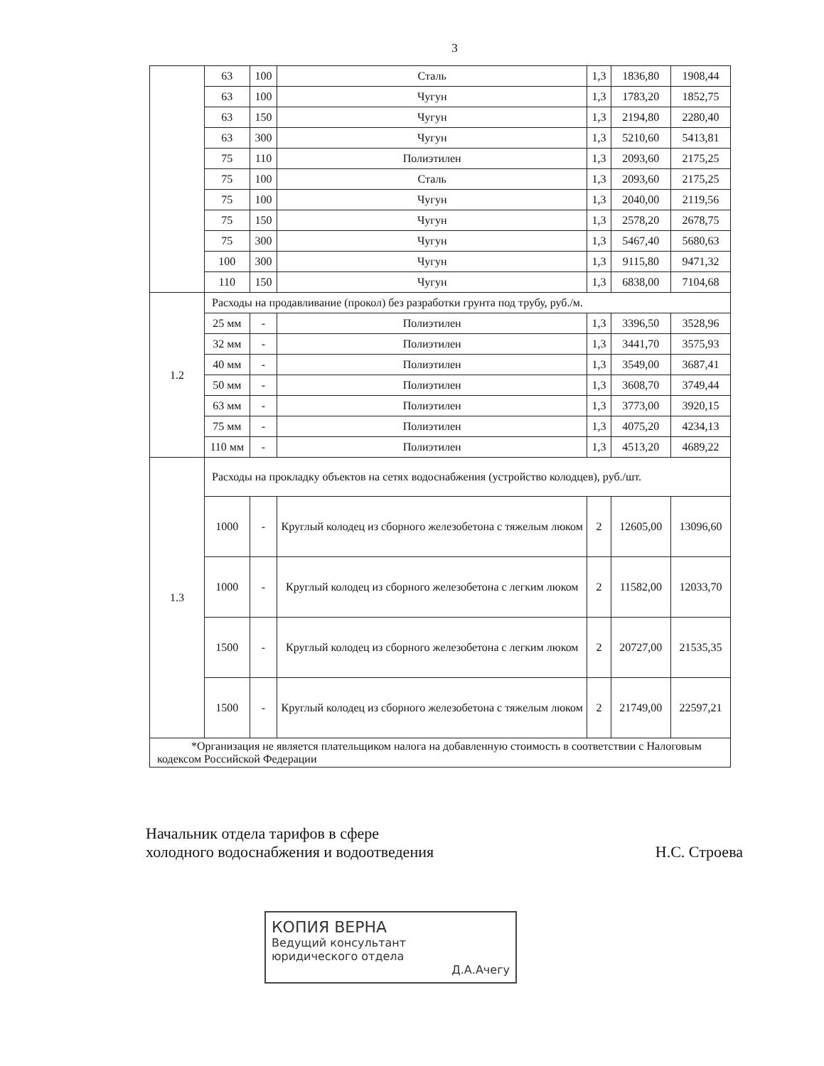3
| | 63 | 100 | Сталь | 1,3 | 1836,80 | 1908,44 |
| | 63 | 100 | Чугун | 1,3 | 1783,20 | 1852,75 |
| | 63 | 150 | Чугун | 1,3 | 2194,80 | 2280,40 |
| | 63 | 300 | Чугун | 1,3 | 5210,60 | 5413,81 |
| | 75 | 110 | Полиэтилен | 1,3 | 2093,60 | 2175,25 |
| | 75 | 100 | Сталь | 1,3 | 2093,60 | 2175,25 |
| | 75 | 100 | Чугун | 1,3 | 2040,00 | 2119,56 |
| | 75 | 150 | Чугун | 1,3 | 2578,20 | 2678,75 |
| | 75 | 300 | Чугун | 1,3 | 5467,40 | 5680,63 |
| | 100 | 300 | Чугун | 1,3 | 9115,80 | 9471,32 |
| | 110 | 150 | Чугун | 1,3 | 6838,00 | 7104,68 |
| 1.2 | Расходы на продавливание (прокол) без разработки грунта под трубу, руб./м. | | | | | |
| | 25 мм | - | Полиэтилен | 1,3 | 3396,50 | 3528,96 |
| | 32 мм | - | Полиэтилен | 1,3 | 3441,70 | 3575,93 |
| | 40 мм | - | Полиэтилен | 1,3 | 3549,00 | 3687,41 |
| | 50 мм | - | Полиэтилен | 1,3 | 3608,70 | 3749,44 |
| | 63 мм | - | Полиэтилен | 1,3 | 3773,00 | 3920,15 |
| | 75 мм | - | Полиэтилен | 1,3 | 4075,20 | 4234,13 |
| | 110 мм | - | Полиэтилен | 1,3 | 4513,20 | 4689,22 |
| 1.3 | Расходы на прокладку объектов на сетях водоснабжения (устройство колодцев), руб./шт. | | | | | |
| | 1000 | - | Круглый колодец из сборного железобетона с тяжелым люком | 2 | 12605,00 | 13096,60 |
| | 1000 | - | Круглый колодец из сборного железобетона с легким люком | 2 | 11582,00 | 12033,70 |
| | 1500 | - | Круглый колодец из сборного железобетона с легким люком | 2 | 20727,00 | 21535,35 |
| | 1500 | - | Круглый колодец из сборного железобетона с тяжелым люком | 2 | 21749,00 | 22597,21 |
| *Организация не является плательщиком налога на добавленную стоимость в соответствии с Налоговым кодексом Российской Федерации | | | | | | |
Начальник отдела тарифов в сфере
холодного водоснабжения и водоотведения
Н.С. Строева
КОПИЯ ВЕРНА
Ведущий консультант
юридического отдела
Д.А.Ачегу